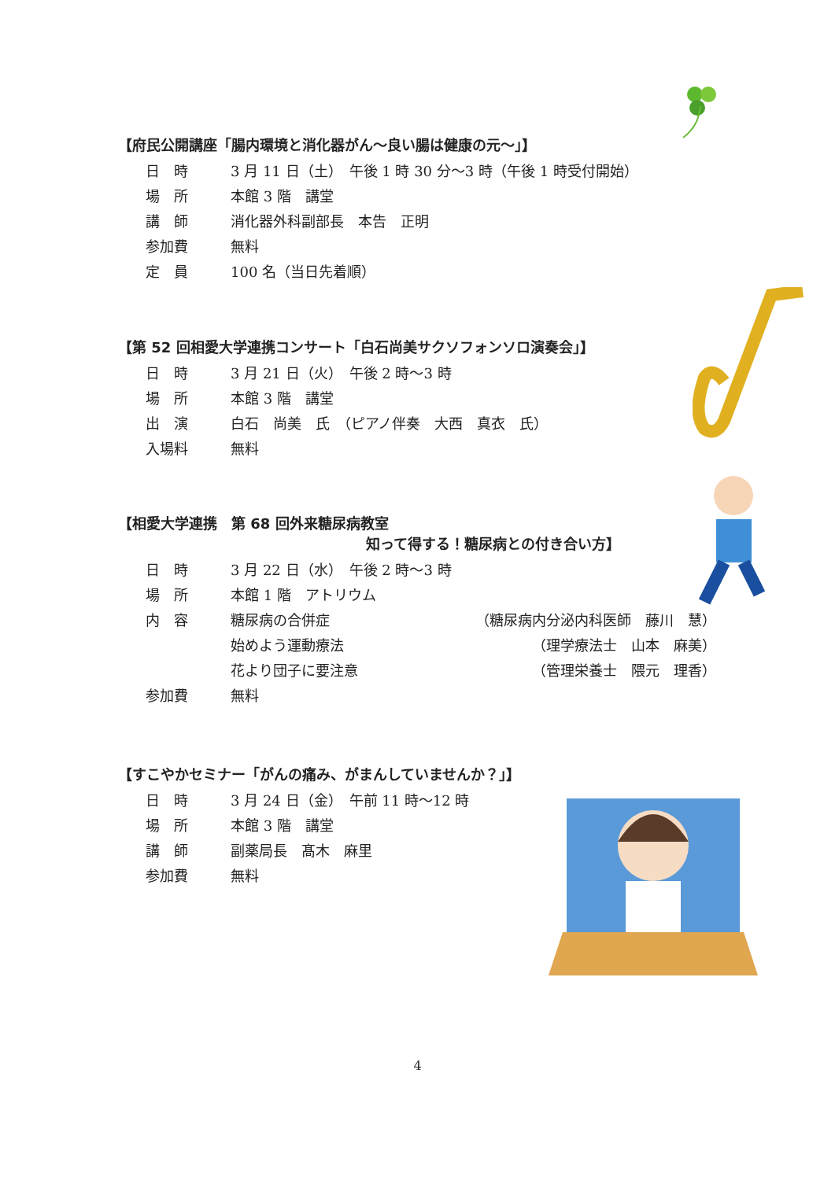【府民公開講座「腸内環境と消化器がん～良い腸は健康の元～」】
日　時 3 月 11 日（土）　午後 1 時 30 分～3 時（午後 1 時受付開始）
場　所 本館 3 階　講堂
講　師 消化器外科副部長　本告　正明
参加費 無料
定　員 100 名（当日先着順）
【第 52 回相愛大学連携コンサート「白石尚美サクソフォンソロ演奏会」】
日　時 3 月 21 日（火）　午後 2 時～3 時
場　所 本館 3 階　講堂
出　演 白石　尚美　氏　（ピアノ伴奏　大西　真衣　氏）
入場料 無料
【相愛大学連携　第 68 回外来糖尿病教室
知って得する！糖尿病との付き合い方】
日　時 3 月 22 日（水）　午後 2 時～3 時
場　所 本館 1 階　アトリウム
内　容 糖尿病の合併症 （糖尿病内分泌内科医師　藤川　慧）
始めよう運動療法 （理学療法士　山本　麻美）
花より団子に要注意 （管理栄養士　隈元　理香）
参加費 無料
【すこやかセミナー「がんの痛み、がまんしていませんか？」】
日　時 3 月 24 日（金）　午前 11 時～12 時
場　所 本館 3 階　講堂
講　師 副薬局長　髙木　麻里
参加費 無料
4